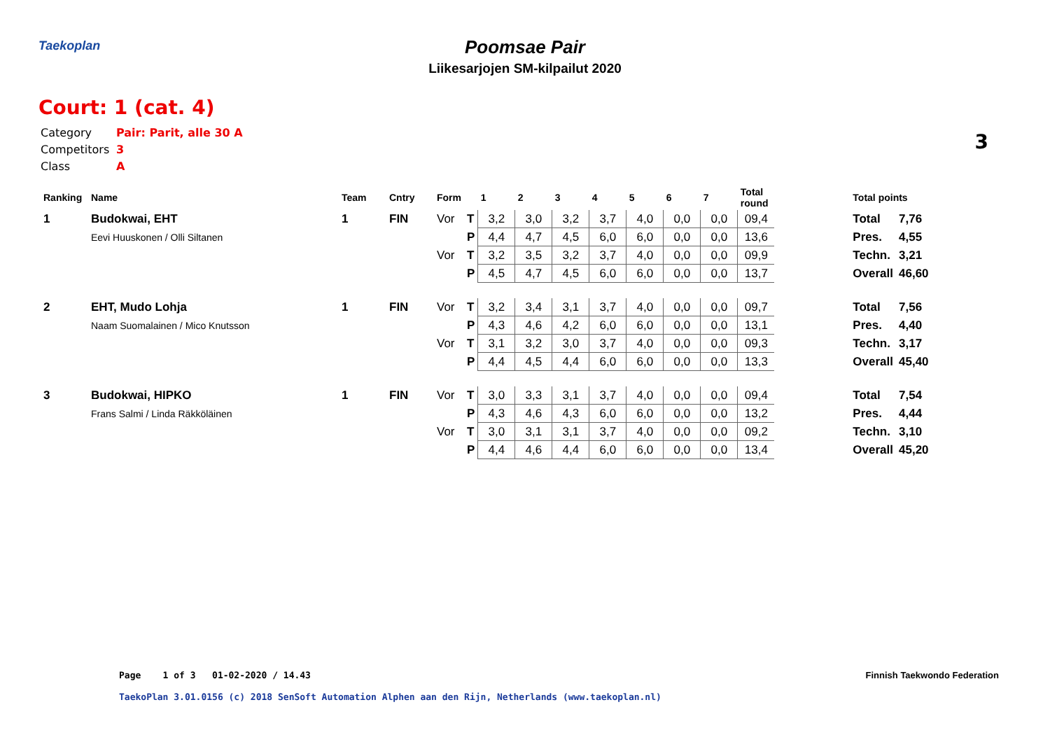Taekoplan
Poomsae Pair
Liikesarjojen SM-kilpailut 2020
Court: 1 (cat. 4)
3
Category Pair: Parit, alle 30 A
Competitors 3
Class A
| Ranking | Name | Team | Cntry | Form | | 1 | 2 | 3 | 4 | 5 | 6 | 7 | Total round | | Total points | |
| --- | --- | --- | --- | --- | --- | --- | --- | --- | --- | --- | --- | --- | --- | --- | --- | --- |
| 1 | Budokwai, EHT | 1 | FIN | Vor | T | 3,2 | 3,0 | 3,2 | 3,7 | 4,0 | 0,0 | 0,0 | 09,4 | | Total | 7,76 |
| | Eevi Huuskonen / Olli Siltanen | | | | P | 4,4 | 4,7 | 4,5 | 6,0 | 6,0 | 0,0 | 0,0 | 13,6 | | Pres. | 4,55 |
| | | | | Vor | T | 3,2 | 3,5 | 3,2 | 3,7 | 4,0 | 0,0 | 0,0 | 09,9 | | Techn. | 3,21 |
| | | | | | P | 4,5 | 4,7 | 4,5 | 6,0 | 6,0 | 0,0 | 0,0 | 13,7 | | Overall | 46,60 |
| 2 | EHT, Mudo Lohja | 1 | FIN | Vor | T | 3,2 | 3,4 | 3,1 | 3,7 | 4,0 | 0,0 | 0,0 | 09,7 | | Total | 7,56 |
| | Naam Suomalainen / Mico Knutsson | | | | P | 4,3 | 4,6 | 4,2 | 6,0 | 6,0 | 0,0 | 0,0 | 13,1 | | Pres. | 4,40 |
| | | | | Vor | T | 3,1 | 3,2 | 3,0 | 3,7 | 4,0 | 0,0 | 0,0 | 09,3 | | Techn. | 3,17 |
| | | | | | P | 4,4 | 4,5 | 4,4 | 6,0 | 6,0 | 0,0 | 0,0 | 13,3 | | Overall | 45,40 |
| 3 | Budokwai, HIPKO | 1 | FIN | Vor | T | 3,0 | 3,3 | 3,1 | 3,7 | 4,0 | 0,0 | 0,0 | 09,4 | | Total | 7,54 |
| | Frans Salmi / Linda Räkköläinen | | | | P | 4,3 | 4,6 | 4,3 | 6,0 | 6,0 | 0,0 | 0,0 | 13,2 | | Pres. | 4,44 |
| | | | | Vor | T | 3,0 | 3,1 | 3,1 | 3,7 | 4,0 | 0,0 | 0,0 | 09,2 | | Techn. | 3,10 |
| | | | | | P | 4,4 | 4,6 | 4,4 | 6,0 | 6,0 | 0,0 | 0,0 | 13,4 | | Overall | 45,20 |
Page 1 of 3 01-02-2020 / 14.43
Finnish Taekwondo Federation
TaekoPlan 3.01.0156 (c) 2018 SenSoft Automation Alphen aan den Rijn, Netherlands (www.taekoplan.nl)